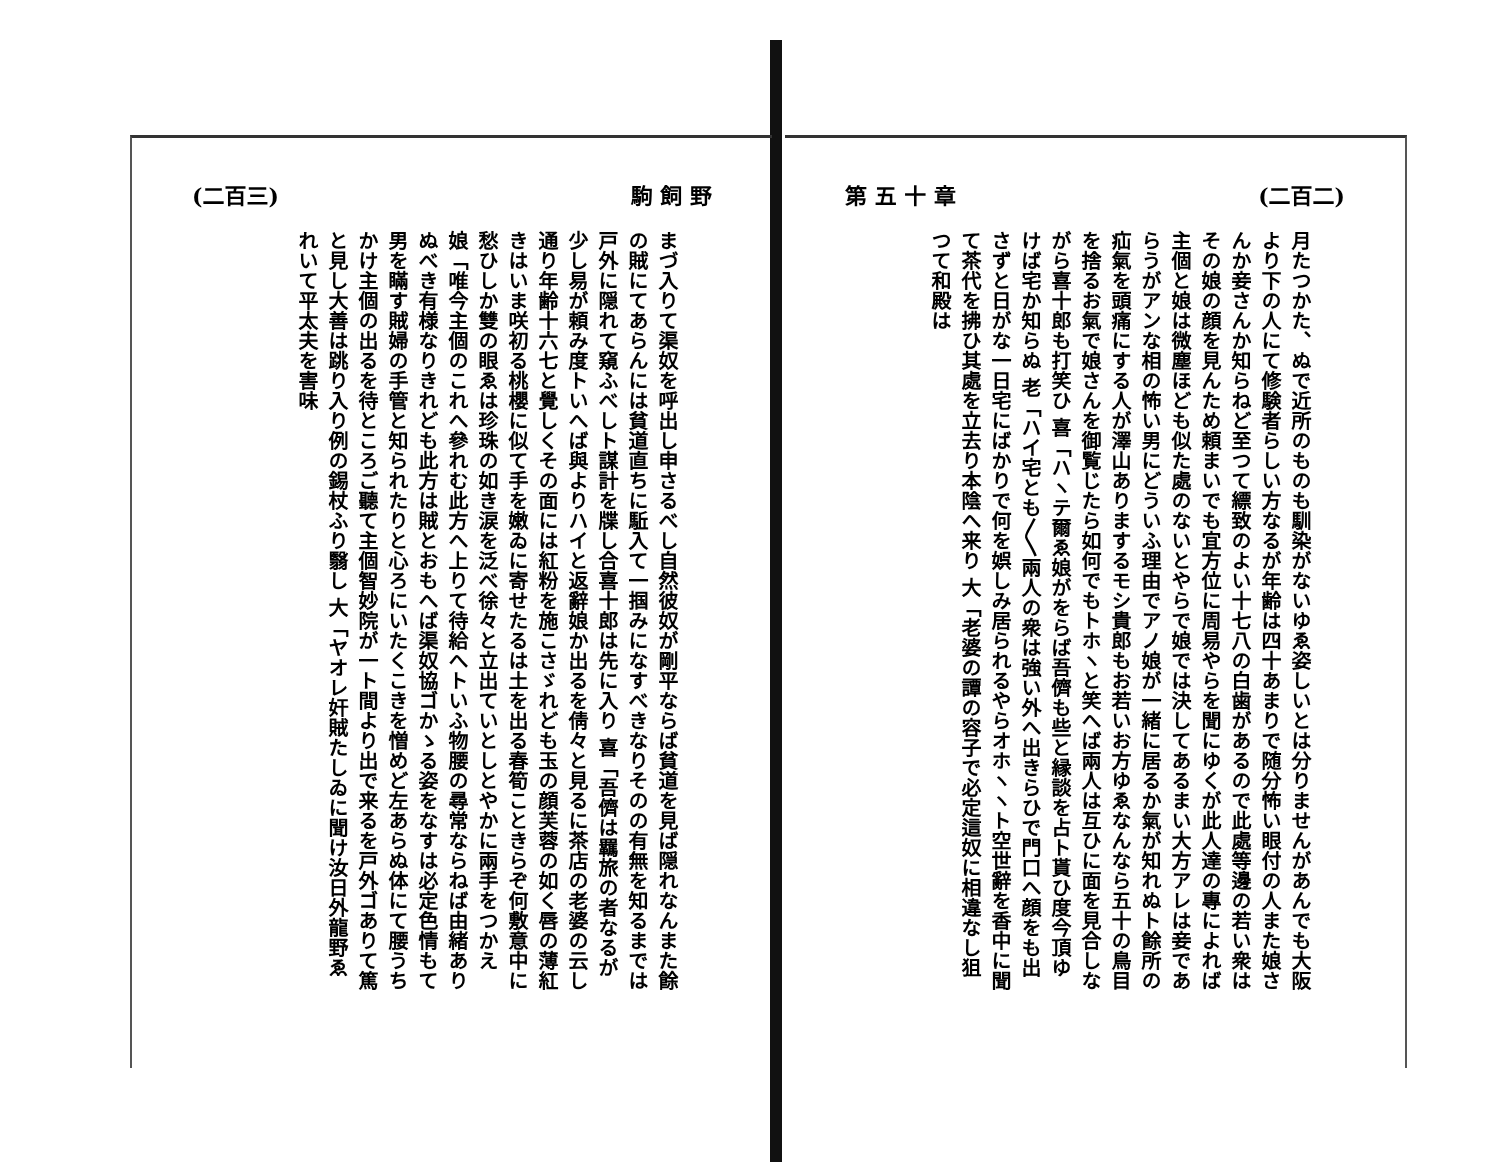第 五 十 章 (二百二)
月たつかた、ぬで近所のものも馴染がないゆゑ姿しいとは分りませんがあんでも大阪より下の人にて修験者らしい方なるが年齢は四十あまりで随分怖い眼付の人また娘さんか妾さんか知らねど至つて縹致のよい十七八の白歯があるので此處等邊の若い衆はその娘の顔を見んため頼まいでも宜方位に周易やらを聞にゆくが此人達の專によれば主個と娘は微塵ほども似た處のないとやらで娘では決してあるまい大方アレは妾であらうがアンな相の怖い男にどういふ理由でアノ娘が一緒に居るか氣が知れぬト餘所の疝氣を頭痛にする人が澤山ありまするモシ貴郎もお若いお方ゆゑなんなら五十の鳥目を捨るお氣で娘さんを御覧じたら如何でもトホヽと笑へば兩人は互ひに面を見合しながら喜十郎も打笑ひ 喜「ハヽテ爾ゑ娘がをらば吾儕も些と縁談を占ト貰ひ度今頂ゆけば宅か知らぬ 老「ハイ宅とも〳〵兩人の衆は強い外へ出きらひで門口へ顔をも出さずと日がな一日宅にばかりで何を娯しみ居られるやらオホヽヽト空世辭を香中に聞て茶代を拂ひ其處を立去り本陰へ来り 大「老婆の譚の容子で必定這奴に相違なし狙つて和殿は
(二百三) 駒 飼 野
まづ入りて渠奴を呼出し申さるべし自然彼奴が剛平ならば貧道を見ば隠れなんまた餘の賊にてあらんには貧道直ちに駈入て一掴みになすべきなりそのの有無を知るまでは戸外に隠れて窺ふべしト謀計を牒し合喜十郎は先に入り 喜「吾儕は羈旅の者なるが少し易が頼み度トいへば與よりハイと返辭娘か出るを倩々と見るに茶店の老婆の云し通り年齢十六七と覺しくその面には紅粉を施こさゞれども玉の顔芙蓉の如く唇の薄紅きはいま咲初る桃櫻に似て手を嫩ゐに寄せたるは土を出る春筍こときらぞ何敷意中に愁ひしか雙の眼ゑは珍珠の如き涙を泛べ徐々と立出ていとしとやかに兩手をつかえ 娘「唯今主個のこれへ參れむ此方へ上りて待給へトいふ物腰の尋常ならねば由緒ありぬべき有様なりきれども此方は賊とおもへば渠奴協ゴかゝる姿をなすは必定色情もて男を瞞す賊婦の手管と知られたりと心ろにいたくこきを憎めど左あらぬ体にて腰うちかけ主個の出るを待ところご聽て主個智妙院が一ト間より出で来るを戸外ゴありて篤と見し大善は跳り入り例の錫杖ふり翳し 大「ヤオレ奸賊たしゐに聞け汝日外龍野ゑれいて平太夫を害味